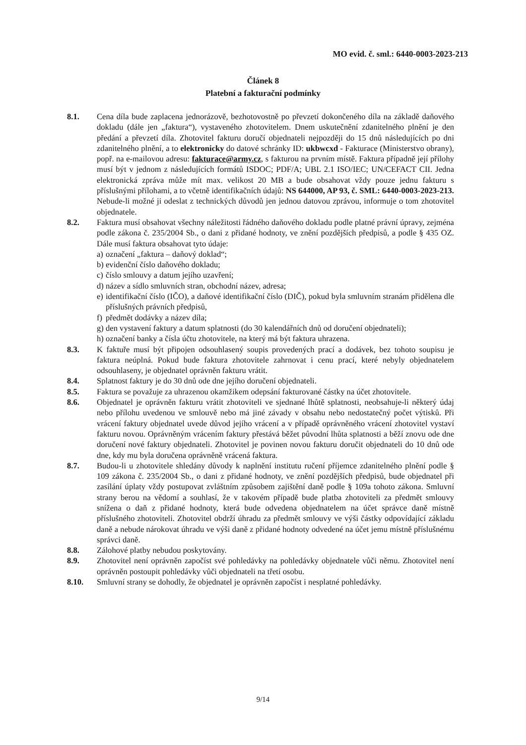MO evid. č. sml.: 6440-0003-2023-213
Článek 8
Platební a fakturační podmínky
8.1. Cena díla bude zaplacena jednorázově, bezhotovostně po převzetí dokončeného díla na základě daňového dokladu (dále jen „faktura“), vystaveného zhotovitelem. Dnem uskutečnění zdanitelného plnění je den předání a převzetí díla. Zhotovitel fakturu doručí objednateli nejpozději do 15 dnů následujících po dni zdanitelného plnění, a to elektronicky do datové schránky ID: ukbwcxd - Fakturace (Ministerstvo obrany), popř. na e-mailovou adresu: fakturace@army.cz, s fakturou na prvním místě. Faktura případně její přílohy musí být v jednom z následujících formátů ISDOC; PDF/A; UBL 2.1 ISO/IEC; UN/CEFACT CII. Jedna elektronická zpráva může mít max. velikost 20 MB a bude obsahovat vždy pouze jednu fakturu s příslušnými přílohami, a to včetně identifikačních údajů: NS 644000, AP 93, č. SML: 6440-0003-2023-213. Nebude-li možné ji odeslat z technických důvodů jen jednou datovou zprávou, informuje o tom zhotovitel objednatele.
8.2. Faktura musí obsahovat všechny náležitosti řádného daňového dokladu podle platné právní úpravy, zejména podle zákona č. 235/2004 Sb., o dani z přidané hodnoty, ve znění pozdějších předpisů, a podle § 435 OZ. Dále musí faktura obsahovat tyto údaje:
a) označení „faktura – daňový doklad“;
b) evidenční číslo daňového dokladu;
c) číslo smlouvy a datum jejího uzavření;
d) název a sídlo smluvních stran, obchodní název, adresa;
e) identifikační číslo (IČO), a daňové identifikační číslo (DIČ), pokud byla smluvním stranám přidělena dle příslušných právních předpisů,
f) předmět dodávky a název díla;
g) den vystavení faktury a datum splatnosti (do 30 kalendářních dnů od doručení objednateli);
h) označení banky a čísla účtu zhotovitele, na který má být faktura uhrazena.
8.3. K faktuře musí být připojen odsouhlasený soupis provedených prací a dodávek, bez tohoto soupisu je faktura neúplná. Pokud bude faktura zhotovitele zahrnovat i cenu prací, které nebyly objednatelem odsouhlaseny, je objednatel oprávněn fakturu vrátit.
8.4. Splatnost faktury je do 30 dnů ode dne jejího doručení objednateli.
8.5. Faktura se považuje za uhrazenou okamžikem odepsání fakturované částky na účet zhotovitele.
8.6. Objednatel je oprávněn fakturu vrátit zhotoviteli ve sjednané lhůtě splatnosti, neobsahuje-li některý údaj nebo přílohu uvedenou ve smlouvě nebo má jiné závady v obsahu nebo nedostatečný počet výtisků. Při vrácení faktury objednatel uvede důvod jejího vrácení a v případě oprávněného vrácení zhotovitel vystaví fakturu novou. Oprávněným vrácením faktury přestává běžet původní lhůta splatnosti a běží znovu ode dne doručení nové faktury objednateli. Zhotovitel je povinen novou fakturu doručit objednateli do 10 dnů ode dne, kdy mu byla doručena oprávněně vrácená faktura.
8.7. Budou-li u zhotovitele shledány důvody k naplnění institutu ručení příjemce zdanitelného plnění podle § 109 zákona č. 235/2004 Sb., o dani z přidané hodnoty, ve znění pozdějších předpisů, bude objednatel při zasílání úplaty vždy postupovat zvláštním způsobem zajištění daně podle § 109a tohoto zákona. Smluvní strany berou na vědomí a souhlasí, že v takovém případě bude platba zhotoviteli za předmět smlouvy snížena o daň z přidané hodnoty, která bude odvedena objednatelem na účet správce daně místně příslušného zhotoviteli. Zhotovitel obdrží úhradu za předmět smlouvy ve výši částky odpovídající základu daně a nebude nárokovat úhradu ve výši daně z přidané hodnoty odvedené na účet jemu místně příslušnému správci daně.
8.8. Zálohové platby nebudou poskytovány.
8.9. Zhotovitel není oprávněn započíst své pohledávky na pohledávky objednatele vůči němu. Zhotovitel není oprávněn postoupit pohledávky vůči objednateli na třetí osobu.
8.10. Smluvní strany se dohodly, že objednatel je oprávněn započíst i nesplatné pohledávky.
9/14